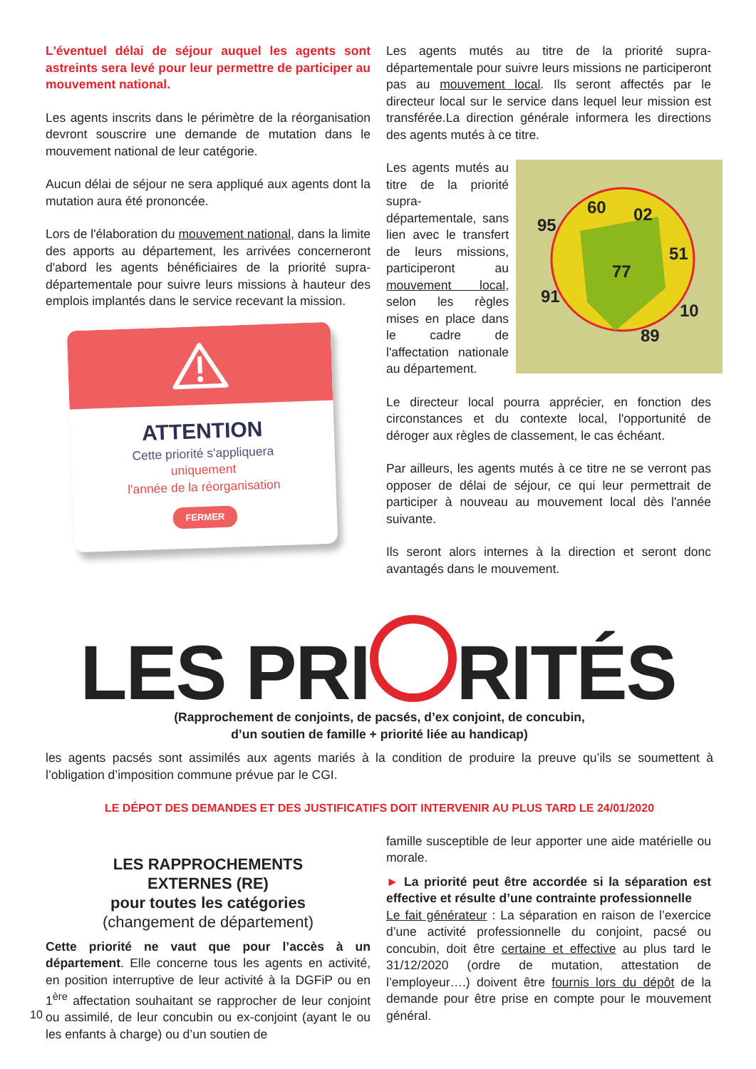L'éventuel délai de séjour auquel les agents sont astreints sera levé pour leur permettre de participer au mouvement national.
Les agents inscrits dans le périmètre de la réorganisation devront souscrire une demande de mutation dans le mouvement national de leur catégorie.
Aucun délai de séjour ne sera appliqué aux agents dont la mutation aura été prononcée.
Lors de l'élaboration du mouvement national, dans la limite des apports au département, les arrivées concerneront d'abord les agents bénéficiaires de la priorité supra-départementale pour suivre leurs missions à hauteur des emplois implantés dans le service recevant la mission.
ATTENTION
Cette priorité s'appliquera
uniquement
l'année de la réorganisation
FERMER
Les agents mutés au titre de la priorité supra-départementale pour suivre leurs missions ne participeront pas au mouvement local. Ils seront affectés par le directeur local sur le service dans lequel leur mission est transférée.La direction générale informera les directions des agents mutés à ce titre.
95
60
02
51
77
91
10
89
Les agents mutés au titre de la priorité supra-départementale, sans lien avec le transfert de leurs missions, participeront au mouvement local, selon les règles mises en place dans le cadre de l'affectation nationale au département.
Le directeur local pourra apprécier, en fonction des circonstances et du contexte local, l'opportunité de déroger aux règles de classement, le cas échéant.
Par ailleurs, les agents mutés à ce titre ne se verront pas opposer de délai de séjour, ce qui leur permettrait de participer à nouveau au mouvement local dès l'année suivante.
Ils seront alors internes à la direction et seront donc avantagés dans le mouvement.
LES PRI RITÉS
(Rapprochement de conjoints, de pacsés, d’ex conjoint, de concubin,
d’un soutien de famille + priorité liée au handicap)
les agents pacsés sont assimilés aux agents mariés à la condition de produire la preuve qu’ils se soumettent à l’obligation d’imposition commune prévue par le CGI.
LE DÉPOT DES DEMANDES ET DES JUSTIFICATIFS DOIT INTERVENIR AU PLUS TARD LE 24/01/2020
LES RAPPROCHEMENTS
EXTERNES (RE)
pour toutes les catégories
(changement de département)
Cette priorité ne vaut que pour l’accès à un département. Elle concerne tous les agents en activité, en position interruptive de leur activité à la DGFiP ou en 1<sup>ère</sup> affectation souhaitant se rapprocher de leur conjoint ou assimilé, de leur concubin ou ex-conjoint (ayant le ou les enfants à charge) ou d’un soutien de
famille susceptible de leur apporter une aide matérielle ou morale.
► La priorité peut être accordée si la séparation est effective et résulte d’une contrainte professionnelle
Le fait générateur : La séparation en raison de l’exercice d’une activité professionnelle du conjoint, pacsé ou concubin, doit être certaine et effective au plus tard le 31/12/2020 (ordre de mutation, attestation de l’employeur….) doivent être fournis lors du dépôt de la demande pour être prise en compte pour le mouvement général.
10